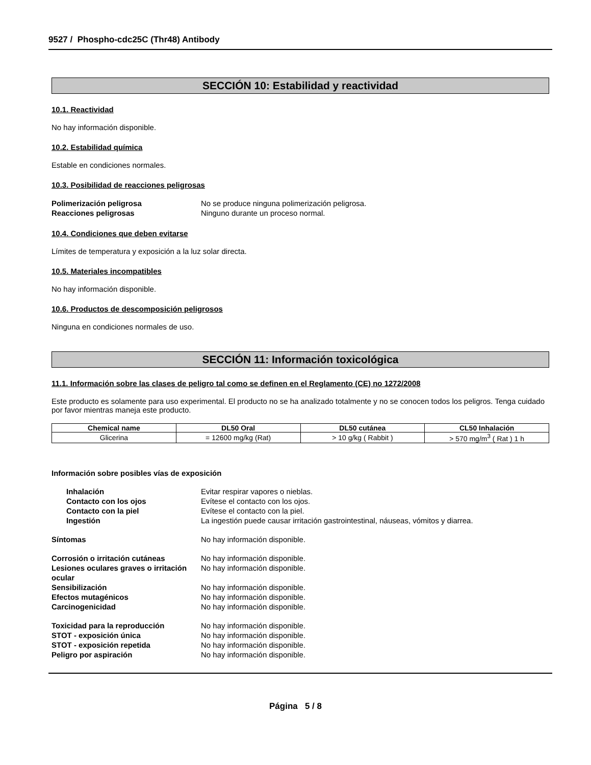9527 / Phospho-cdc25C (Thr48) Antibody
SECCIÓN 10: Estabilidad y reactividad
10.1. Reactividad
No hay información disponible.
10.2. Estabilidad química
Estable en condiciones normales.
10.3. Posibilidad de reacciones peligrosas
Polimerización peligrosa No se produce ninguna polimerización peligrosa.
Reacciones peligrosas Ninguno durante un proceso normal.
10.4. Condiciones que deben evitarse
Límites de temperatura y exposición a la luz solar directa.
10.5. Materiales incompatibles
No hay información disponible.
10.6. Productos de descomposición peligrosos
Ninguna en condiciones normales de uso.
SECCIÓN 11: Información toxicológica
11.1. Información sobre las clases de peligro tal como se definen en el Reglamento (CE) no 1272/2008
Este producto es solamente para uso experimental. El producto no se ha analizado totalmente y no se conocen todos los peligros. Tenga cuidado por favor mientras maneja este producto.
| Chemical name | DL50 Oral | DL50 cutánea | CL50 Inhalación |
| --- | --- | --- | --- |
| Glicerina | = 12600 mg/kg (Rat) | > 10 g/kg ( Rabbit ) | > 570 mg/m<sup>3</sup> ( Rat ) 1 h |
Información sobre posibles vías de exposición
Inhalación Evitar respirar vapores o nieblas.
Contacto con los ojos Evítese el contacto con los ojos.
Contacto con la piel Evítese el contacto con la piel.
Ingestión La ingestión puede causar irritación gastrointestinal, náuseas, vómitos y diarrea.
Síntomas No hay información disponible.
Corrosión o irritación cutáneas No hay información disponible.
Lesiones oculares graves o irritación ocular No hay información disponible.
Sensibilización No hay información disponible.
Efectos mutagénicos No hay información disponible.
Carcinogenicidad No hay información disponible.
Toxicidad para la reproducción No hay información disponible.
STOT - exposición única No hay información disponible.
STOT - exposición repetida No hay información disponible.
Peligro por aspiración No hay información disponible.
Página 5 / 8